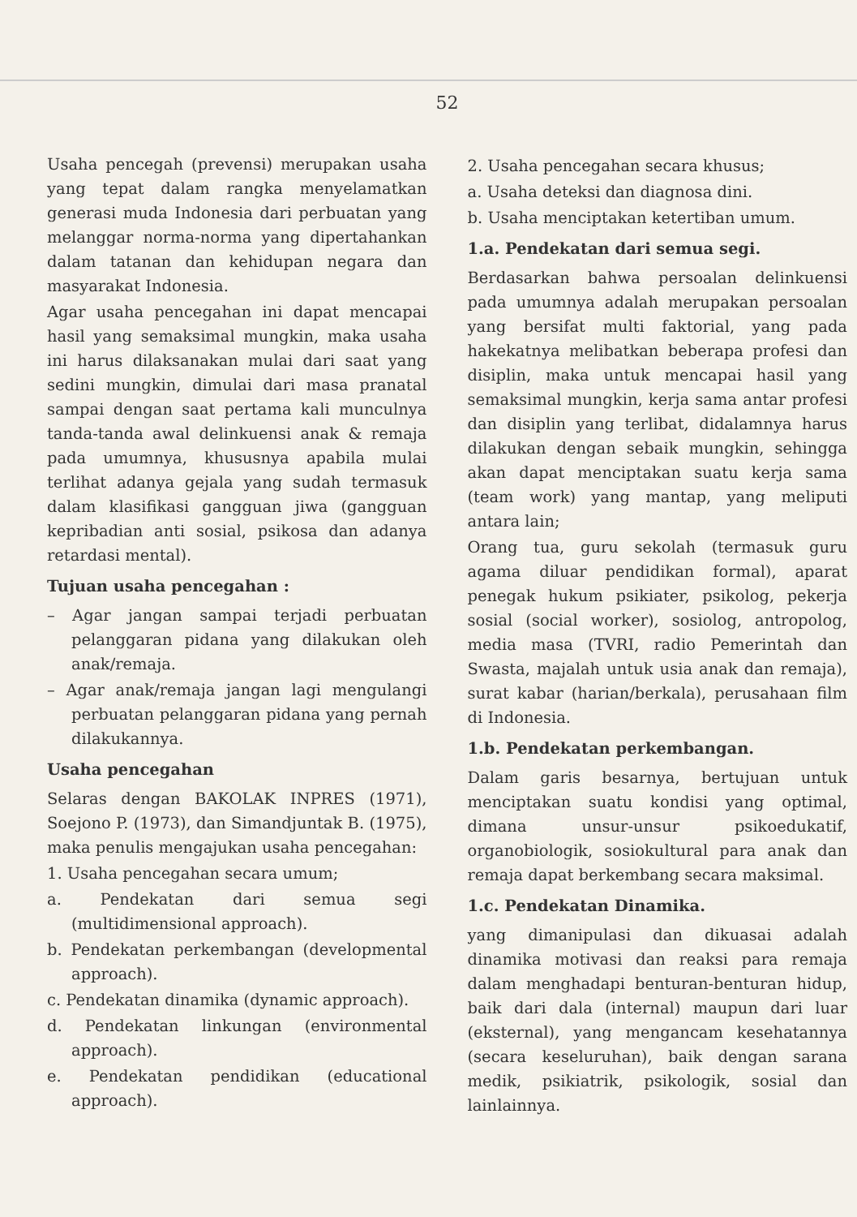52
Usaha pencegah (prevensi) merupakan usaha yang tepat dalam rangka menyelamatkan generasi muda Indonesia dari perbuatan yang melanggar norma-norma yang dipertahankan dalam tatanan dan kehidupan negara dan masyarakat Indonesia.
Agar usaha pencegahan ini dapat mencapai hasil yang semaksimal mungkin, maka usaha ini harus dilaksanakan mulai dari saat yang sedini mungkin, dimulai dari masa pranatal sampai dengan saat pertama kali munculnya tanda-tanda awal delinkuensi anak & remaja pada umumnya, khususnya apabila mulai terlihat adanya gejala yang sudah termasuk dalam klasifikasi gangguan jiwa (gangguan kepribadian anti sosial, psikosa dan adanya retardasi mental).
Tujuan usaha pencegahan :
– Agar jangan sampai terjadi perbuatan pelanggaran pidana yang dilakukan oleh anak/remaja.
– Agar anak/remaja jangan lagi mengulangi perbuatan pelanggaran pidana yang pernah dilakukannya.
Usaha pencegahan
Selaras dengan BAKOLAK INPRES (1971), Soejono P. (1973), dan Simandjuntak B. (1975), maka penulis mengajukan usaha pencegahan:
1. Usaha pencegahan secara umum;
a. Pendekatan dari semua segi (multidimensional approach).
b. Pendekatan perkembangan (developmental approach).
c. Pendekatan dinamika (dynamic approach).
d. Pendekatan linkungan (environmental approach).
e. Pendekatan pendidikan (educational approach).
2. Usaha pencegahan secara khusus;
a. Usaha deteksi dan diagnosa dini.
b. Usaha menciptakan ketertiban umum.
1.a. Pendekatan dari semua segi.
Berdasarkan bahwa persoalan delinkuensi pada umumnya adalah merupakan persoalan yang bersifat multi faktorial, yang pada hakekatnya melibatkan beberapa profesi dan disiplin, maka untuk mencapai hasil yang semaksimal mungkin, kerja sama antar profesi dan disiplin yang terlibat, didalamnya harus dilakukan dengan sebaik mungkin, sehingga akan dapat menciptakan suatu kerja sama (team work) yang mantap, yang meliputi antara lain;
Orang tua, guru sekolah (termasuk guru agama diluar pendidikan formal), aparat penegak hukum psikiater, psikolog, pekerja sosial (social worker), sosiolog, antropolog, media masa (TVRI, radio Pemerintah dan Swasta, majalah untuk usia anak dan remaja), surat kabar (harian/berkala), perusahaan film di Indonesia.
1.b. Pendekatan perkembangan.
Dalam garis besarnya, bertujuan untuk menciptakan suatu kondisi yang optimal, dimana unsur-unsur psikoedukatif, organobiologik, sosiokultural para anak dan remaja dapat berkembang secara maksimal.
1.c. Pendekatan Dinamika.
yang dimanipulasi dan dikuasai adalah dinamika motivasi dan reaksi para remaja dalam menghadapi benturan-benturan hidup, baik dari dala (internal) maupun dari luar (eksternal), yang mengancam kesehatannya (secara keseluruhan), baik dengan sarana medik, psikiatrik, psikologik, sosial dan lainlainnya.